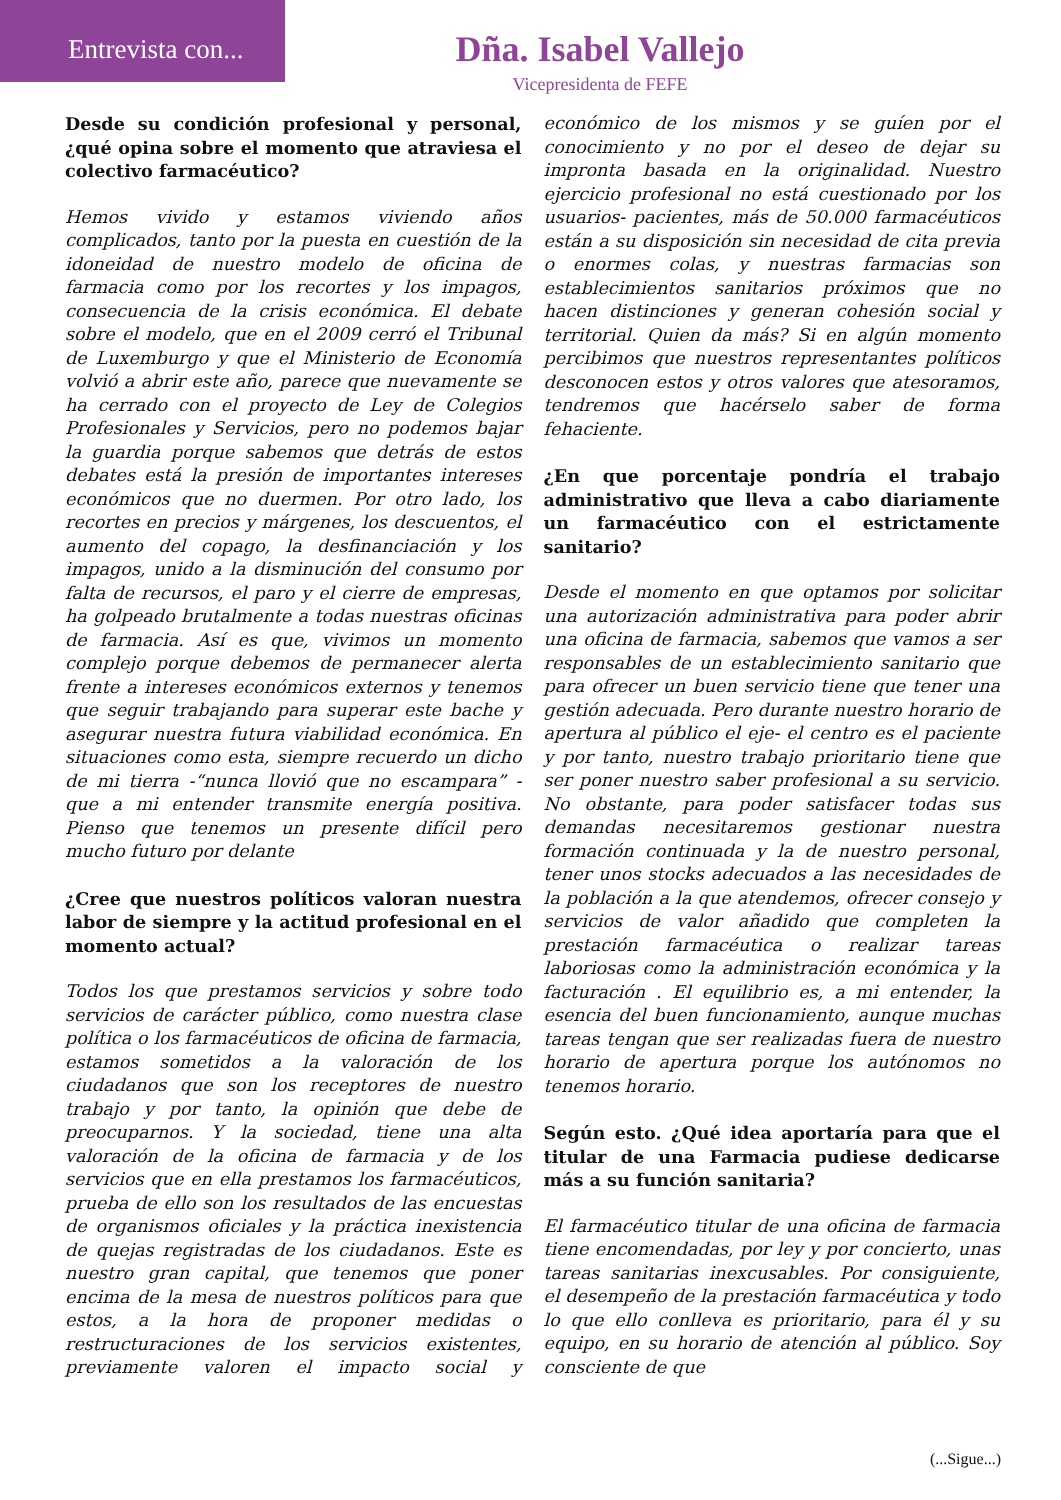Entrevista con...
Dña. Isabel Vallejo
Vicepresidenta de FEFE
Desde su condición profesional y personal, ¿qué opina sobre el momento que atraviesa el colectivo farmacéutico?
Hemos vivido y estamos viviendo años complicados, tanto por la puesta en cuestión de la idoneidad de nuestro modelo de oficina de farmacia como por los recortes y los impagos, consecuencia de la crisis económica. El debate sobre el modelo, que en el 2009 cerró el Tribunal de Luxemburgo y que el Ministerio de Economía volvió a abrir este año, parece que nuevamente se ha cerrado con el proyecto de Ley de Colegios Profesionales y Servicios, pero no podemos bajar la guardia porque sabemos que detrás de estos debates está la presión de importantes intereses económicos que no duermen. Por otro lado, los recortes en precios y márgenes, los descuentos, el aumento del copago, la desfinanciación y los impagos, unido a la disminución del consumo por falta de recursos, el paro y el cierre de empresas, ha golpeado brutalmente a todas nuestras oficinas de farmacia. Así es que, vivimos un momento complejo porque debemos de permanecer alerta frente a intereses económicos externos y tenemos que seguir trabajando para superar este bache y asegurar nuestra futura viabilidad económica. En situaciones como esta, siempre recuerdo un dicho de mi tierra -“nunca llovió que no escampara” - que a mi entender transmite energía positiva. Pienso que tenemos un presente difícil pero mucho futuro por delante
¿Cree que nuestros políticos valoran nuestra labor de siempre y la actitud profesional en el momento actual?
Todos los que prestamos servicios y sobre todo servicios de carácter público, como nuestra clase política o los farmacéuticos de oficina de farmacia, estamos sometidos a la valoración de los ciudadanos que son los receptores de nuestro trabajo y por tanto, la opinión que debe de preocuparnos. Y la sociedad, tiene una alta valoración de la oficina de farmacia y de los servicios que en ella prestamos los farmacéuticos, prueba de ello son los resultados de las encuestas de organismos oficiales y la práctica inexistencia de quejas registradas de los ciudadanos. Este es nuestro gran capital, que tenemos que poner encima de la mesa de nuestros políticos para que estos, a la hora de proponer medidas o restructuraciones de los servicios existentes, previamente valoren el impacto social y económico de los mismos y se guíen por el conocimiento y no por el deseo de dejar su impronta basada en la originalidad. Nuestro ejercicio profesional no está cuestionado por los usuarios- pacientes, más de 50.000 farmacéuticos están a su disposición sin necesidad de cita previa o enormes colas, y nuestras farmacias son establecimientos sanitarios próximos que no hacen distinciones y generan cohesión social y territorial. Quien da más? Si en algún momento percibimos que nuestros representantes políticos desconocen estos y otros valores que atesoramos, tendremos que hacérselo saber de forma fehaciente.
¿En que porcentaje pondría el trabajo administrativo que lleva a cabo diariamente un farmacéutico con el estrictamente sanitario?
Desde el momento en que optamos por solicitar una autorización administrativa para poder abrir una oficina de farmacia, sabemos que vamos a ser responsables de un establecimiento sanitario que para ofrecer un buen servicio tiene que tener una gestión adecuada. Pero durante nuestro horario de apertura al público el eje- el centro es el paciente y por tanto, nuestro trabajo prioritario tiene que ser poner nuestro saber profesional a su servicio. No obstante, para poder satisfacer todas sus demandas necesitaremos gestionar nuestra formación continuada y la de nuestro personal, tener unos stocks adecuados a las necesidades de la población a la que atendemos, ofrecer consejo y servicios de valor añadido que completen la prestación farmacéutica o realizar tareas laboriosas como la administración económica y la facturación . El equilibrio es, a mi entender, la esencia del buen funcionamiento, aunque muchas tareas tengan que ser realizadas fuera de nuestro horario de apertura porque los autónomos no tenemos horario.
Según esto. ¿Qué idea aportaría para que el titular de una Farmacia pudiese dedicarse más a su función sanitaria?
El farmacéutico titular de una oficina de farmacia tiene encomendadas, por ley y por concierto, unas tareas sanitarias inexcusables. Por consiguiente, el desempeño de la prestación farmacéutica y todo lo que ello conlleva es prioritario, para él y su equipo, en su horario de atención al público. Soy consciente de que
(...Sigue...)